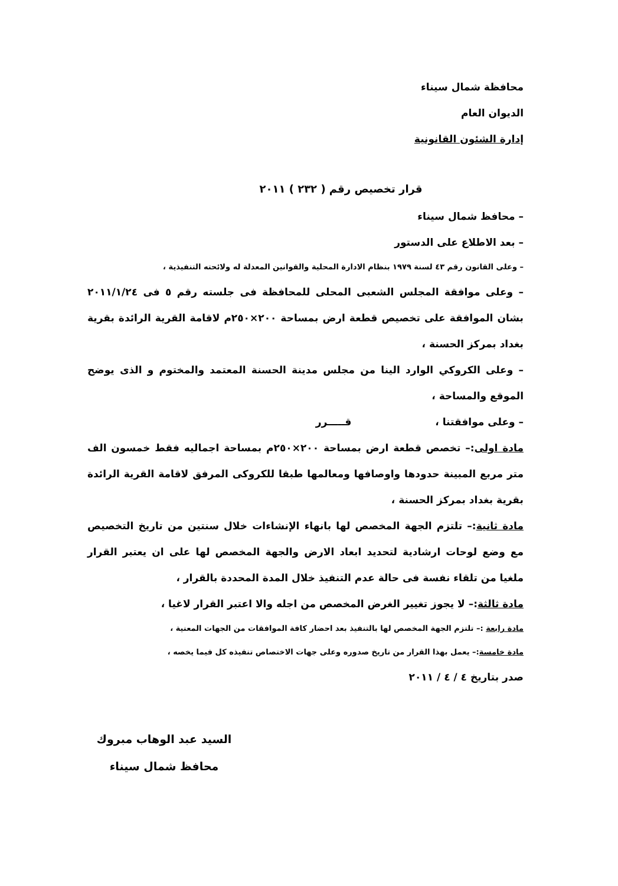محافظة شمال سيناء
الديوان العام
إدارة الشئون القانونية
قرار تخصيص رقم ( ٢٣٢ ) ٢٠١١
– محافظ شمال سيناء
– بعد الاطلاع على الدستور
– وعلى القانون رقم ٤٣ لسنة ١٩٧٩ بنظام الادارة المحلية والقوانين المعدلة له ولائحته التنفيذية ،
– وعلى موافقة المجلس الشعبى المحلى للمحافظة فى جلسته رقم ٥ فى ٢٠١١/١/٢٤ بشان الموافقة على تخصيص قطعة ارض بمساحة ٢٠٠×٢٥٠م لاقامة القرية الرائدة بقرية بغداد بمركز الحسنة ،
– وعلى الكروكي الوارد الينا من مجلس مدينة الحسنة المعتمد والمختوم و الذى يوضح الموقع والمساحة ،
– وعلى موافقتنا ، قـــــرر
مادة اولى:– تخصص قطعة ارض بمساحة ٢٠٠×٢٥٠م بمساحة اجماليه فقط خمسون الف متر مربع المبينة حدودها واوصافها ومعالمها طبقا للكروكى المرفق لاقامة القرية الرائدة بقرية بغداد بمركز الحسنة ،
مادة ثانية:– تلتزم الجهة المخصص لها بانهاء الإنشاءات خلال سنتين من تاريخ التخصيص مع وضع لوحات ارشادية لتحديد ابعاد الارض والجهة المخصص لها على ان يعتبر القرار ملغيا من تلقاء نفسة فى حالة عدم التنفيذ خلال المدة المحددة بالقرار ،
مادة ثالثة:– لا يجوز تغيير الغرض المخصص من اجله والا اعتبر القرار لاغيا ،
مادة رابعة :– تلتزم الجهة المخصص لها بالتنفيذ بعد احضار كافة الموافقات من الجهات المعنية ،
مادة خامسة:– يعمل بهذا القرار من تاريخ صدوره وعلى جهات الاختصاص تنفيذه كل فيما يخصه ،
صدر بتاريخ ٤ / ٤ / ٢٠١١
السيد عبد الوهاب مبروك
محافظ شمال سيناء